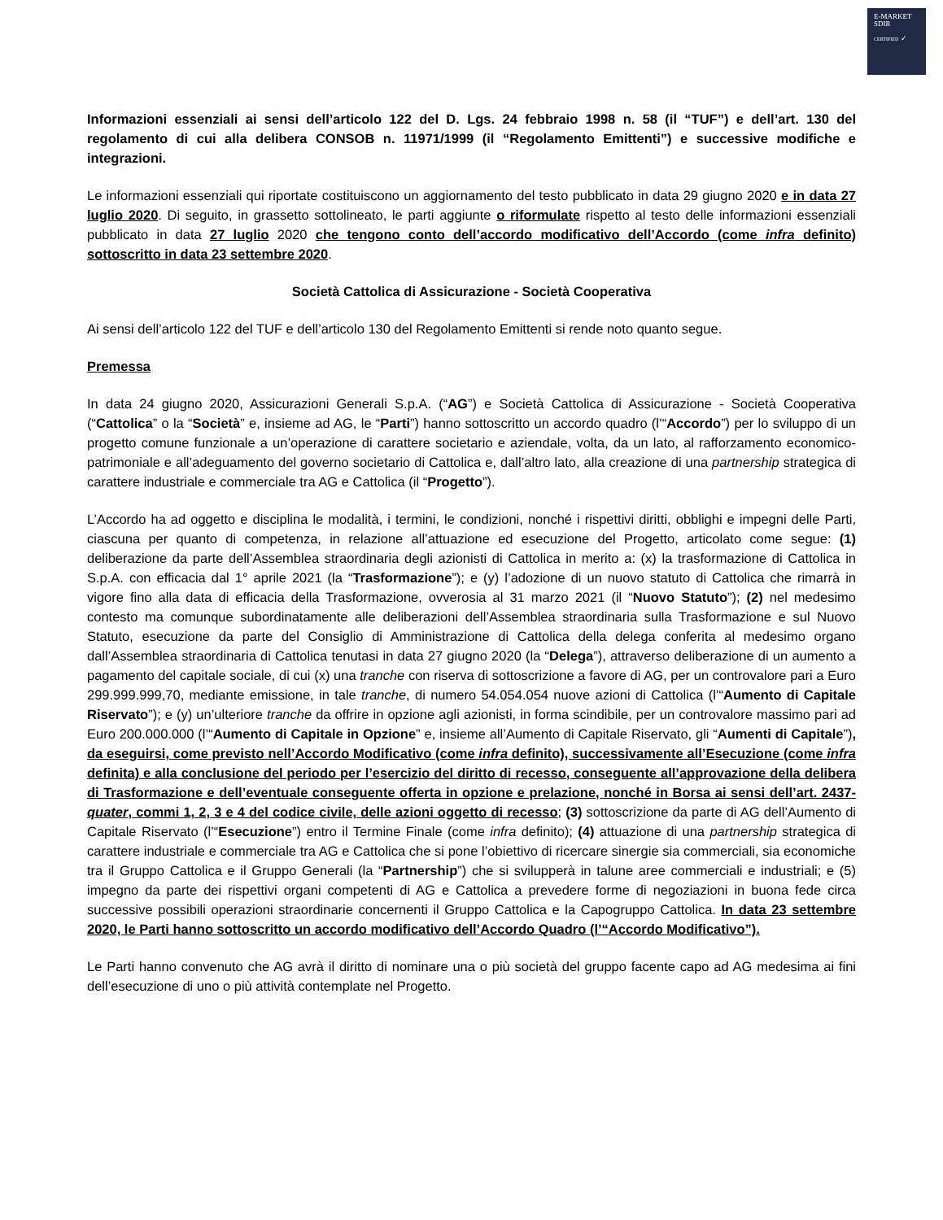E-MARKET
SDIR
CERTIFIED ✓
Informazioni essenziali ai sensi dell’articolo 122 del D. Lgs. 24 febbraio 1998 n. 58 (il “TUF”) e dell’art. 130 del regolamento di cui alla delibera CONSOB n. 11971/1999 (il “Regolamento Emittenti”) e successive modifiche e integrazioni.
Le informazioni essenziali qui riportate costituiscono un aggiornamento del testo pubblicato in data 29 giugno 2020 e in data 27 luglio 2020. Di seguito, in grassetto sottolineato, le parti aggiunte o riformulate rispetto al testo delle informazioni essenziali pubblicato in data 27 luglio 2020 che tengono conto dell’accordo modificativo dell’Accordo (come infra definito) sottoscritto in data 23 settembre 2020.
Società Cattolica di Assicurazione - Società Cooperativa
Ai sensi dell’articolo 122 del TUF e dell’articolo 130 del Regolamento Emittenti si rende noto quanto segue.
Premessa
In data 24 giugno 2020, Assicurazioni Generali S.p.A. (“AG”) e Società Cattolica di Assicurazione - Società Cooperativa (“Cattolica” o la “Società” e, insieme ad AG, le “Parti”) hanno sottoscritto un accordo quadro (l’“Accordo”) per lo sviluppo di un progetto comune funzionale a un’operazione di carattere societario e aziendale, volta, da un lato, al rafforzamento economico-patrimoniale e all’adeguamento del governo societario di Cattolica e, dall’altro lato, alla creazione di una partnership strategica di carattere industriale e commerciale tra AG e Cattolica (il “Progetto”).
L’Accordo ha ad oggetto e disciplina le modalità, i termini, le condizioni, nonché i rispettivi diritti, obblighi e impegni delle Parti, ciascuna per quanto di competenza, in relazione all’attuazione ed esecuzione del Progetto, articolato come segue: (1) deliberazione da parte dell’Assemblea straordinaria degli azionisti di Cattolica in merito a: (x) la trasformazione di Cattolica in S.p.A. con efficacia dal 1° aprile 2021 (la “Trasformazione”); e (y) l’adozione di un nuovo statuto di Cattolica che rimarrà in vigore fino alla data di efficacia della Trasformazione, ovverosia al 31 marzo 2021 (il “Nuovo Statuto”); (2) nel medesimo contesto ma comunque subordinatamente alle deliberazioni dell’Assemblea straordinaria sulla Trasformazione e sul Nuovo Statuto, esecuzione da parte del Consiglio di Amministrazione di Cattolica della delega conferita al medesimo organo dall’Assemblea straordinaria di Cattolica tenutasi in data 27 giugno 2020 (la “Delega”), attraverso deliberazione di un aumento a pagamento del capitale sociale, di cui (x) una tranche con riserva di sottoscrizione a favore di AG, per un controvalore pari a Euro 299.999.999,70, mediante emissione, in tale tranche, di numero 54.054.054 nuove azioni di Cattolica (l’“Aumento di Capitale Riservato”); e (y) un’ulteriore tranche da offrire in opzione agli azionisti, in forma scindibile, per un controvalore massimo pari ad Euro 200.000.000 (l’“Aumento di Capitale in Opzione” e, insieme all’Aumento di Capitale Riservato, gli “Aumenti di Capitale”), da eseguirsi, come previsto nell’Accordo Modificativo (come infra definito), successivamente all’Esecuzione (come infra definita) e alla conclusione del periodo per l’esercizio del diritto di recesso, conseguente all’approvazione della delibera di Trasformazione e dell’eventuale conseguente offerta in opzione e prelazione, nonché in Borsa ai sensi dell’art. 2437-quater, commi 1, 2, 3 e 4 del codice civile, delle azioni oggetto di recesso; (3) sottoscrizione da parte di AG dell’Aumento di Capitale Riservato (l’“Esecuzione”) entro il Termine Finale (come infra definito); (4) attuazione di una partnership strategica di carattere industriale e commerciale tra AG e Cattolica che si pone l’obiettivo di ricercare sinergie sia commerciali, sia economiche tra il Gruppo Cattolica e il Gruppo Generali (la “Partnership”) che si svilupperà in talune aree commerciali e industriali; e (5) impegno da parte dei rispettivi organi competenti di AG e Cattolica a prevedere forme di negoziazioni in buona fede circa successive possibili operazioni straordinarie concernenti il Gruppo Cattolica e la Capogruppo Cattolica. In data 23 settembre 2020, le Parti hanno sottoscritto un accordo modificativo dell’Accordo Quadro (l’“Accordo Modificativo”).
Le Parti hanno convenuto che AG avrà il diritto di nominare una o più società del gruppo facente capo ad AG medesima ai fini dell’esecuzione di uno o più attività contemplate nel Progetto.